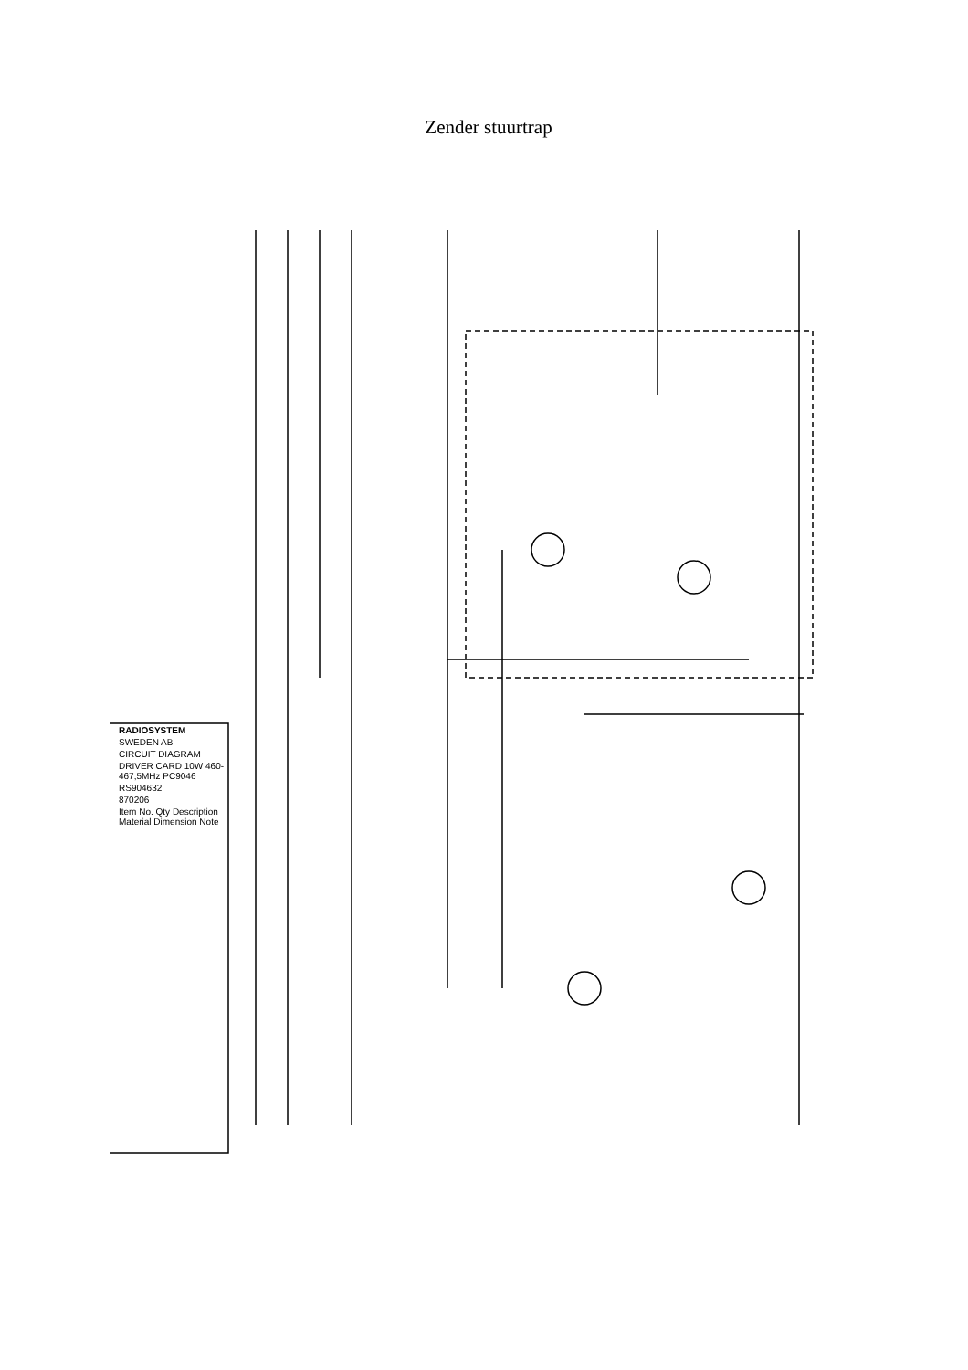Zender stuurtrap
RADIOSYSTEM
SWEDEN AB
CIRCUIT DIAGRAM
DRIVER CARD 10W 460-467,5MHz PC9046
RS904632
870206
Item No. Qty Description Material Dimension Note